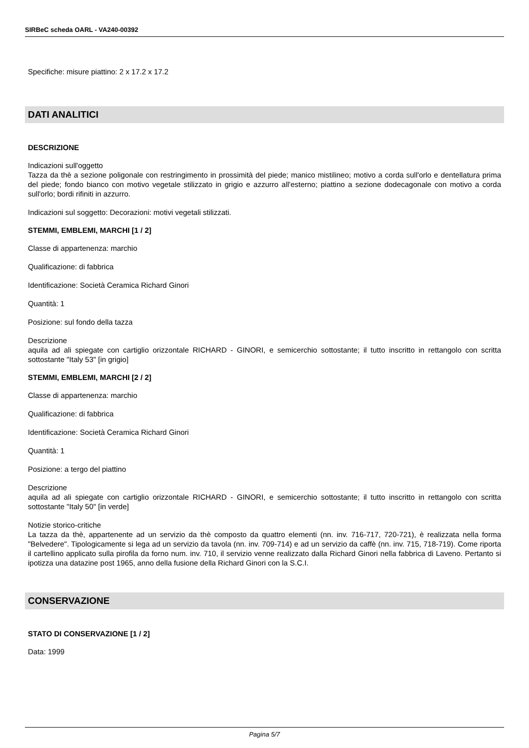SIRBeC scheda OARL - VA240-00392
Specifiche: misure piattino: 2 x 17.2 x 17.2
DATI ANALITICI
DESCRIZIONE
Indicazioni sull'oggetto
Tazza da thè a sezione poligonale con restringimento in prossimità del piede; manico mistilineo; motivo a corda sull'orlo e dentellatura prima del piede; fondo bianco con motivo vegetale stilizzato in grigio e azzurro all'esterno; piattino a sezione dodecagonale con motivo a corda sull'orlo; bordi rifiniti in azzurro.
Indicazioni sul soggetto: Decorazioni: motivi vegetali stilizzati.
STEMMI, EMBLEMI, MARCHI [1 / 2]
Classe di appartenenza: marchio
Qualificazione: di fabbrica
Identificazione: Società Ceramica Richard Ginori
Quantità: 1
Posizione: sul fondo della tazza
Descrizione
aquila ad ali spiegate con cartiglio orizzontale RICHARD - GINORI, e semicerchio sottostante; il tutto inscritto in rettangolo con scritta sottostante "Italy 53" [in grigio]
STEMMI, EMBLEMI, MARCHI [2 / 2]
Classe di appartenenza: marchio
Qualificazione: di fabbrica
Identificazione: Società Ceramica Richard Ginori
Quantità: 1
Posizione: a tergo del piattino
Descrizione
aquila ad ali spiegate con cartiglio orizzontale RICHARD - GINORI, e semicerchio sottostante; il tutto inscritto in rettangolo con scritta sottostante "Italy 50" [in verde]
Notizie storico-critiche
La tazza da thè, appartenente ad un servizio da thè composto da quattro elementi (nn. inv. 716-717, 720-721), è realizzata nella forma "Belvedere". Tipologicamente si lega ad un servizio da tavola (nn. inv. 709-714) e ad un servizio da caffè (nn. inv. 715, 718-719). Come riporta il cartellino applicato sulla pirofila da forno num. inv. 710, il servizio venne realizzato dalla Richard Ginori nella fabbrica di Laveno. Pertanto si ipotizza una datazine post 1965, anno della fusione della Richard Ginori con la S.C.I.
CONSERVAZIONE
STATO DI CONSERVAZIONE [1 / 2]
Data: 1999
Pagina 5/7